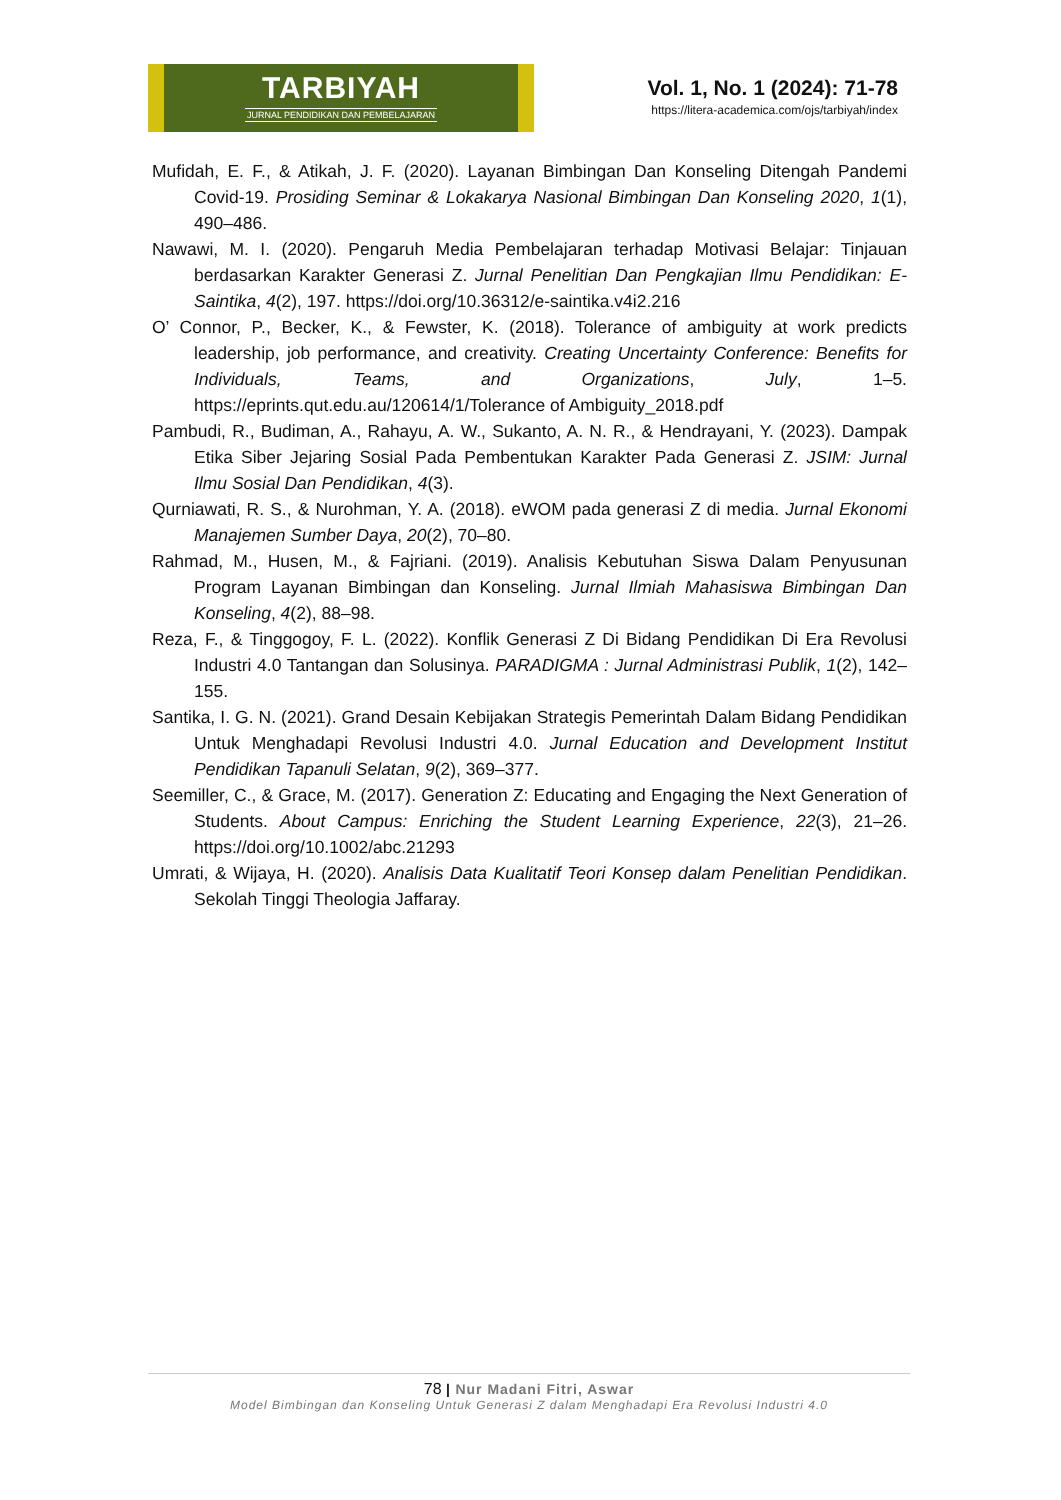TARBIYAH
JURNAL PENDIDIKAN DAN PEMBELAJARAN
Vol. 1, No. 1 (2024): 71-78
https://litera-academica.com/ojs/tarbiyah/index
Mufidah, E. F., & Atikah, J. F. (2020). Layanan Bimbingan Dan Konseling Ditengah Pandemi Covid-19. Prosiding Seminar & Lokakarya Nasional Bimbingan Dan Konseling 2020, 1(1), 490–486.
Nawawi, M. I. (2020). Pengaruh Media Pembelajaran terhadap Motivasi Belajar: Tinjauan berdasarkan Karakter Generasi Z. Jurnal Penelitian Dan Pengkajian Ilmu Pendidikan: E-Saintika, 4(2), 197. https://doi.org/10.36312/e-saintika.v4i2.216
O’ Connor, P., Becker, K., & Fewster, K. (2018). Tolerance of ambiguity at work predicts leadership, job performance, and creativity. Creating Uncertainty Conference: Benefits for Individuals, Teams, and Organizations, July, 1–5. https://eprints.qut.edu.au/120614/1/Tolerance of Ambiguity_2018.pdf
Pambudi, R., Budiman, A., Rahayu, A. W., Sukanto, A. N. R., & Hendrayani, Y. (2023). Dampak Etika Siber Jejaring Sosial Pada Pembentukan Karakter Pada Generasi Z. JSIM: Jurnal Ilmu Sosial Dan Pendidikan, 4(3).
Qurniawati, R. S., & Nurohman, Y. A. (2018). eWOM pada generasi Z di media. Jurnal Ekonomi Manajemen Sumber Daya, 20(2), 70–80.
Rahmad, M., Husen, M., & Fajriani. (2019). Analisis Kebutuhan Siswa Dalam Penyusunan Program Layanan Bimbingan dan Konseling. Jurnal Ilmiah Mahasiswa Bimbingan Dan Konseling, 4(2), 88–98.
Reza, F., & Tinggogoy, F. L. (2022). Konflik Generasi Z Di Bidang Pendidikan Di Era Revolusi Industri 4.0 Tantangan dan Solusinya. PARADIGMA : Jurnal Administrasi Publik, 1(2), 142–155.
Santika, I. G. N. (2021). Grand Desain Kebijakan Strategis Pemerintah Dalam Bidang Pendidikan Untuk Menghadapi Revolusi Industri 4.0. Jurnal Education and Development Institut Pendidikan Tapanuli Selatan, 9(2), 369–377.
Seemiller, C., & Grace, M. (2017). Generation Z: Educating and Engaging the Next Generation of Students. About Campus: Enriching the Student Learning Experience, 22(3), 21–26. https://doi.org/10.1002/abc.21293
Umrati, & Wijaya, H. (2020). Analisis Data Kualitatif Teori Konsep dalam Penelitian Pendidikan. Sekolah Tinggi Theologia Jaffaray.
78 | Nur Madani Fitri, Aswar
Model Bimbingan dan Konseling Untuk Generasi Z dalam Menghadapi Era Revolusi Industri 4.0